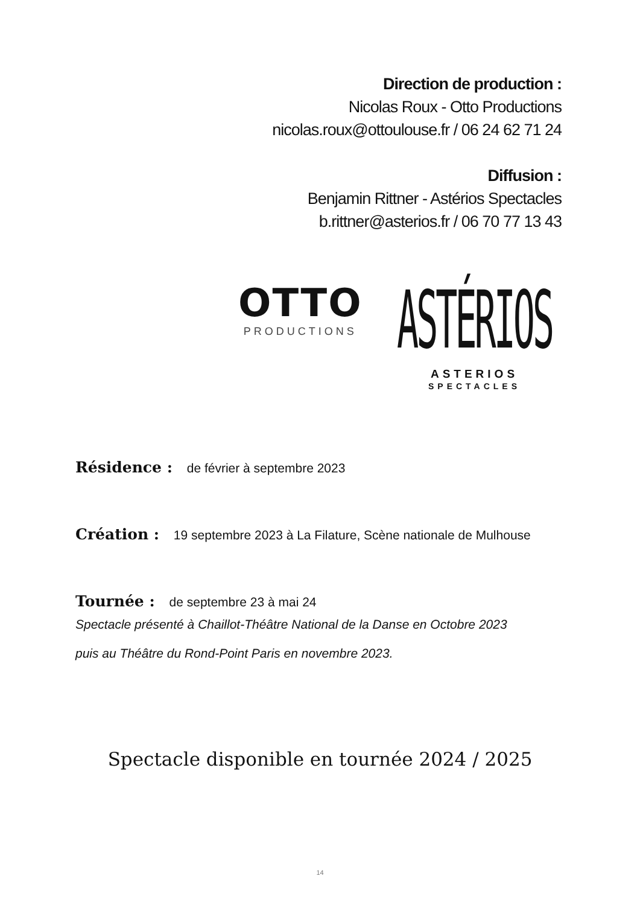Direction de production :
Nicolas Roux - Otto Productions
nicolas.roux@ottoulouse.fr / 06 24 62 71 24
Diffusion :
Benjamin Rittner - Astérios Spectacles
b.rittner@asterios.fr / 06 70 77 13 43
OTTO
PRODUCTIONS
ASTÉRIOS
ASTERIOS
SPECTACLES
Résidence : de février à septembre 2023
Création : 19 septembre 2023 à La Filature, Scène nationale de Mulhouse
Tournée : de septembre 23 à mai 24
Spectacle présenté à Chaillot-Théâtre National de la Danse en Octobre 2023
puis au Théâtre du Rond-Point Paris en novembre 2023.
Spectacle disponible en tournée 2024 / 2025
14